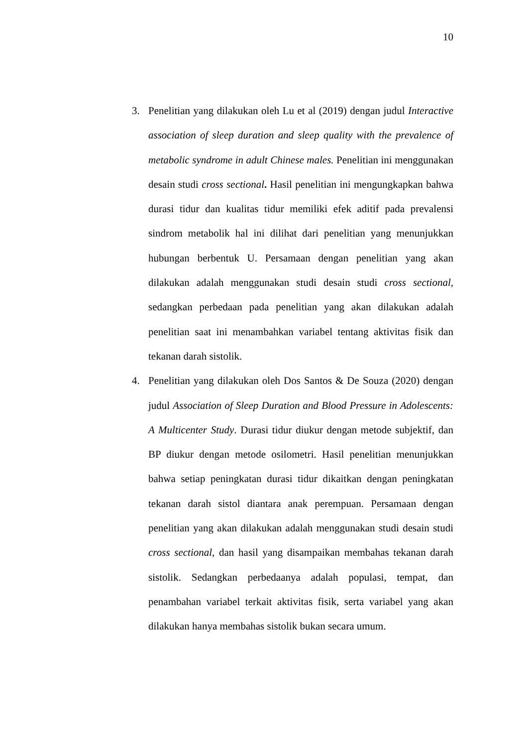10
3. Penelitian yang dilakukan oleh Lu et al (2019) dengan judul Interactive association of sleep duration and sleep quality with the prevalence of metabolic syndrome in adult Chinese males. Penelitian ini menggunakan desain studi cross sectional. Hasil penelitian ini mengungkapkan bahwa durasi tidur dan kualitas tidur memiliki efek aditif pada prevalensi sindrom metabolik hal ini dilihat dari penelitian yang menunjukkan hubungan berbentuk U. Persamaan dengan penelitian yang akan dilakukan adalah menggunakan studi desain studi cross sectional, sedangkan perbedaan pada penelitian yang akan dilakukan adalah penelitian saat ini menambahkan variabel tentang aktivitas fisik dan tekanan darah sistolik.
4. Penelitian yang dilakukan oleh Dos Santos & De Souza (2020) dengan judul Association of Sleep Duration and Blood Pressure in Adolescents: A Multicenter Study. Durasi tidur diukur dengan metode subjektif, dan BP diukur dengan metode osilometri. Hasil penelitian menunjukkan bahwa setiap peningkatan durasi tidur dikaitkan dengan peningkatan tekanan darah sistol diantara anak perempuan. Persamaan dengan penelitian yang akan dilakukan adalah menggunakan studi desain studi cross sectional, dan hasil yang disampaikan membahas tekanan darah sistolik. Sedangkan perbedaanya adalah populasi, tempat, dan penambahan variabel terkait aktivitas fisik, serta variabel yang akan dilakukan hanya membahas sistolik bukan secara umum.